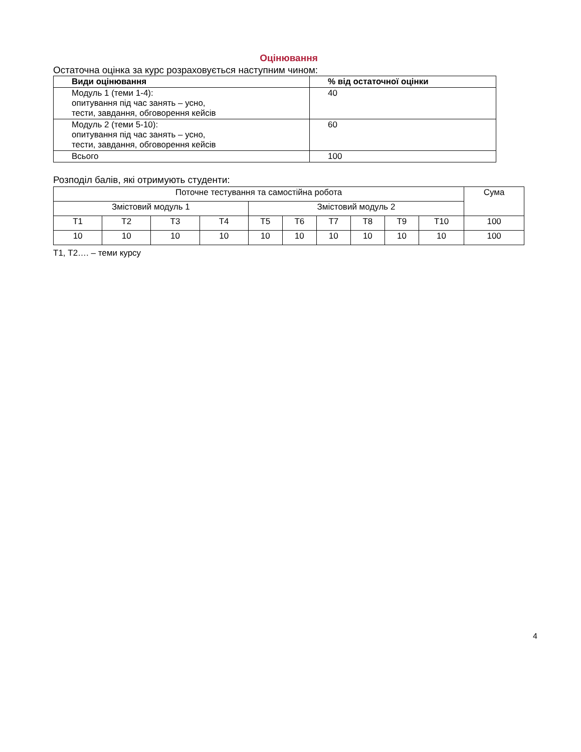Оцінювання
Остаточна оцінка за курс розраховується наступним чином:
| Види оцінювання | % від остаточної оцінки |
| --- | --- |
| Модуль 1 (теми 1-4): опитування під час занять – усно, тести, завдання, обговорення кейсів | 40 |
| Модуль 2 (теми 5-10): опитування під час занять – усно, тести, завдання, обговорення кейсів | 60 |
| Всього | 100 |
Розподіл балів, які отримують студенти:
| Поточне тестування та самостійна робота | | | | | | | | | | Сума |
| Змістовий модуль 1 | | | | Змістовий модуль 2 | | | | | | |
| Т1 | Т2 | Т3 | Т4 | Т5 | Т6 | Т7 | Т8 | Т9 | Т10 | 100 |
| 10 | 10 | 10 | 10 | 10 | 10 | 10 | 10 | 10 | 10 | 100 |
Т1, Т2…. – теми курсу
4